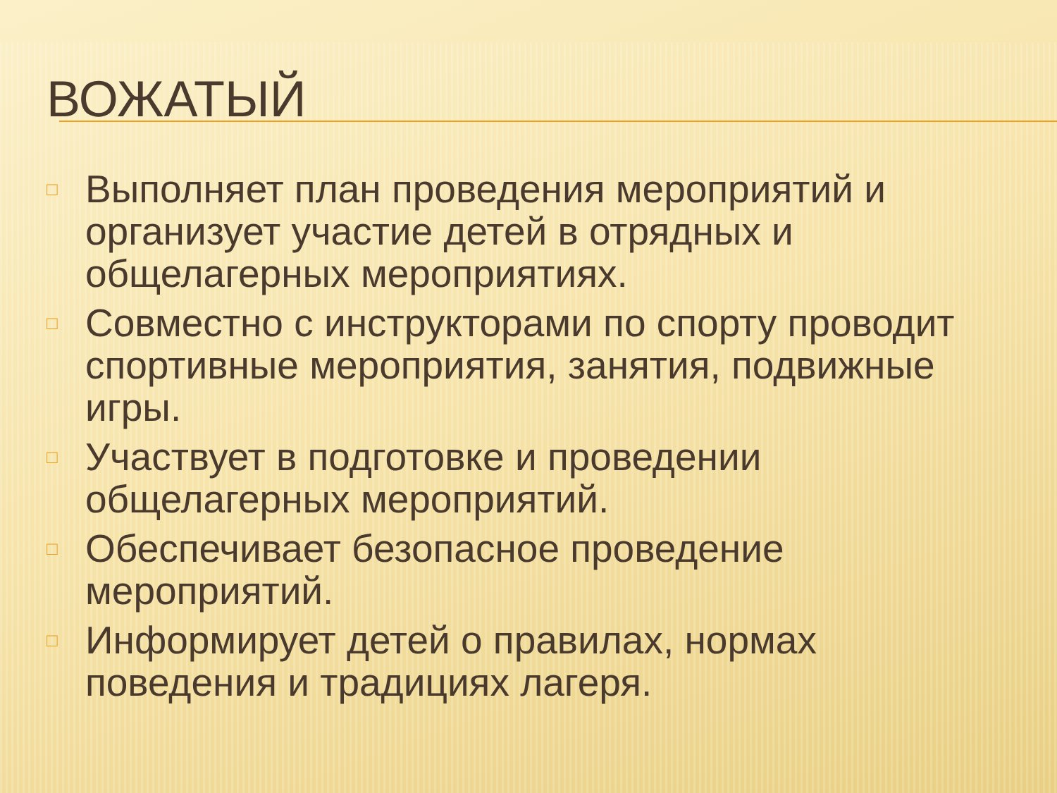ВОЖАТЫЙ
□ Выполняет план проведения мероприятий и организует участие детей в отрядных и общелагерных мероприятиях.
□ Совместно с инструкторами по спорту проводит спортивные мероприятия, занятия, подвижные игры.
□ Участвует в подготовке и проведении общелагерных мероприятий.
□ Обеспечивает безопасное проведение мероприятий.
□ Информирует детей о правилах, нормах поведения и традициях лагеря.